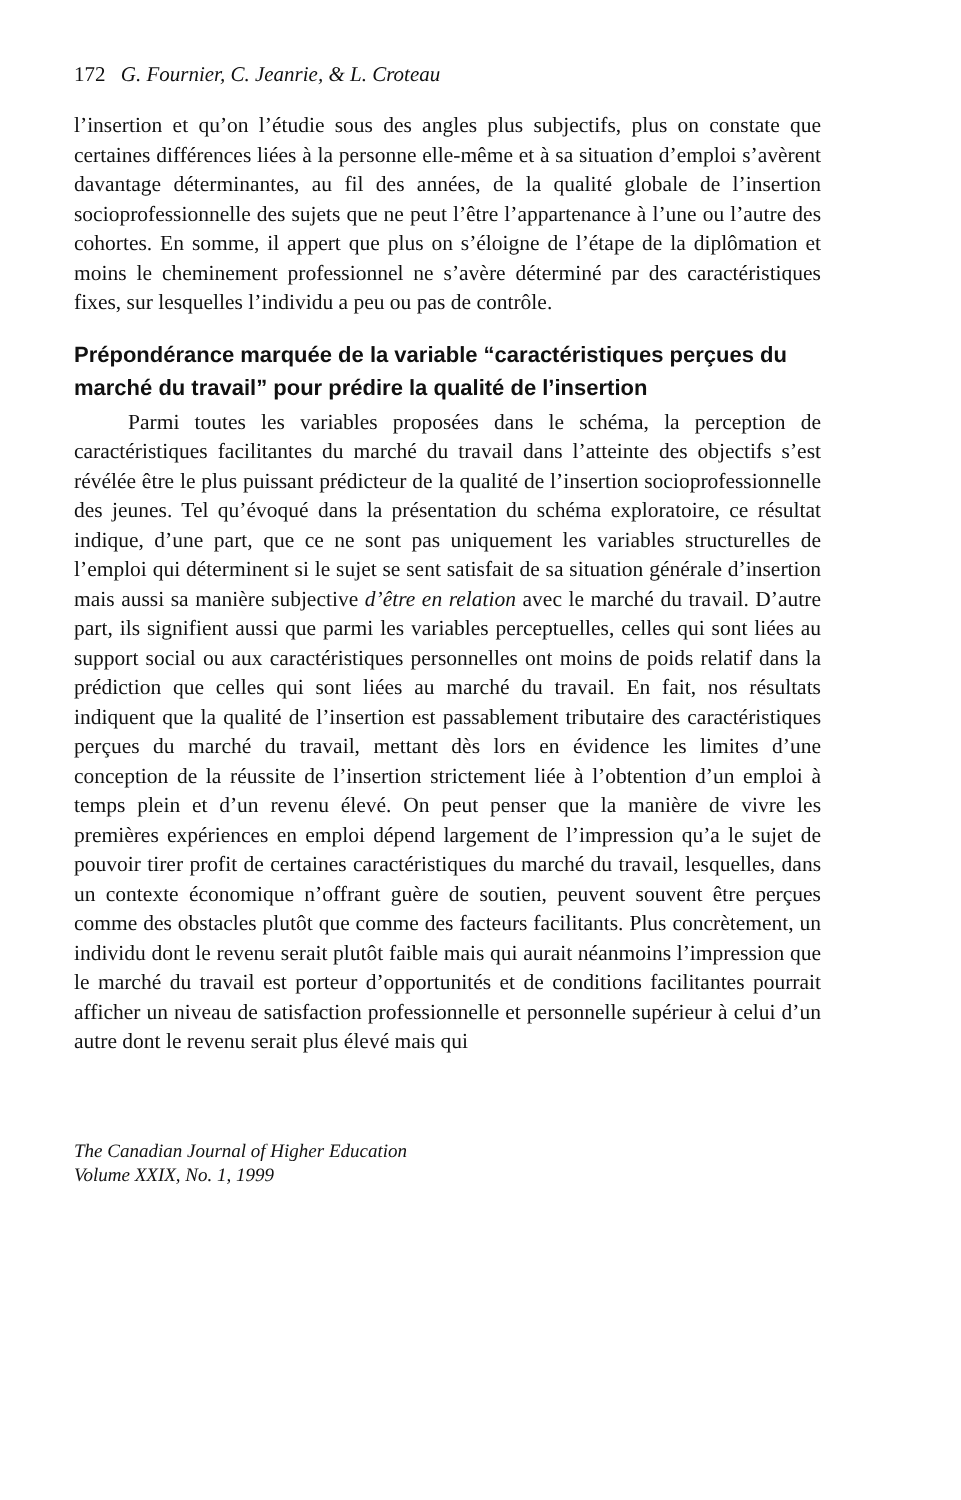172 G. Fournier, C. Jeanrie, & L. Croteau
l’insertion et qu’on l’étudie sous des angles plus subjectifs, plus on constate que certaines différences liées à la personne elle-même et à sa situation d’emploi s’avèrent davantage déterminantes, au fil des années, de la qualité globale de l’insertion socioprofessionnelle des sujets que ne peut l’être l’appartenance à l’une ou l’autre des cohortes. En somme, il appert que plus on s’éloigne de l’étape de la diplômation et moins le cheminement professionnel ne s’avère déterminé par des caractéristiques fixes, sur lesquelles l’individu a peu ou pas de contrôle.
Prépondérance marquée de la variable “caractéristiques perçues du marché du travail” pour prédire la qualité de l’insertion
Parmi toutes les variables proposées dans le schéma, la perception de caractéristiques facilitantes du marché du travail dans l’atteinte des objectifs s’est révélée être le plus puissant prédicteur de la qualité de l’insertion socioprofessionnelle des jeunes. Tel qu’évoqué dans la présentation du schéma exploratoire, ce résultat indique, d’une part, que ce ne sont pas uniquement les variables structurelles de l’emploi qui déterminent si le sujet se sent satisfait de sa situation générale d’insertion mais aussi sa manière subjective d’être en relation avec le marché du travail. D’autre part, ils signifient aussi que parmi les variables perceptuelles, celles qui sont liées au support social ou aux caractéristiques personnelles ont moins de poids relatif dans la prédiction que celles qui sont liées au marché du travail. En fait, nos résultats indiquent que la qualité de l’insertion est passablement tributaire des caractéristiques perçues du marché du travail, mettant dès lors en évidence les limites d’une conception de la réussite de l’insertion strictement liée à l’obtention d’un emploi à temps plein et d’un revenu élevé. On peut penser que la manière de vivre les premières expériences en emploi dépend largement de l’impression qu’a le sujet de pouvoir tirer profit de certaines caractéristiques du marché du travail, lesquelles, dans un contexte économique n’offrant guère de soutien, peuvent souvent être perçues comme des obstacles plutôt que comme des facteurs facilitants. Plus concrètement, un individu dont le revenu serait plutôt faible mais qui aurait néanmoins l’impression que le marché du travail est porteur d’opportunités et de conditions facilitantes pourrait afficher un niveau de satisfaction professionnelle et personnelle supérieur à celui d’un autre dont le revenu serait plus élevé mais qui
The Canadian Journal of Higher Education
Volume XXIX, No. 1, 1999